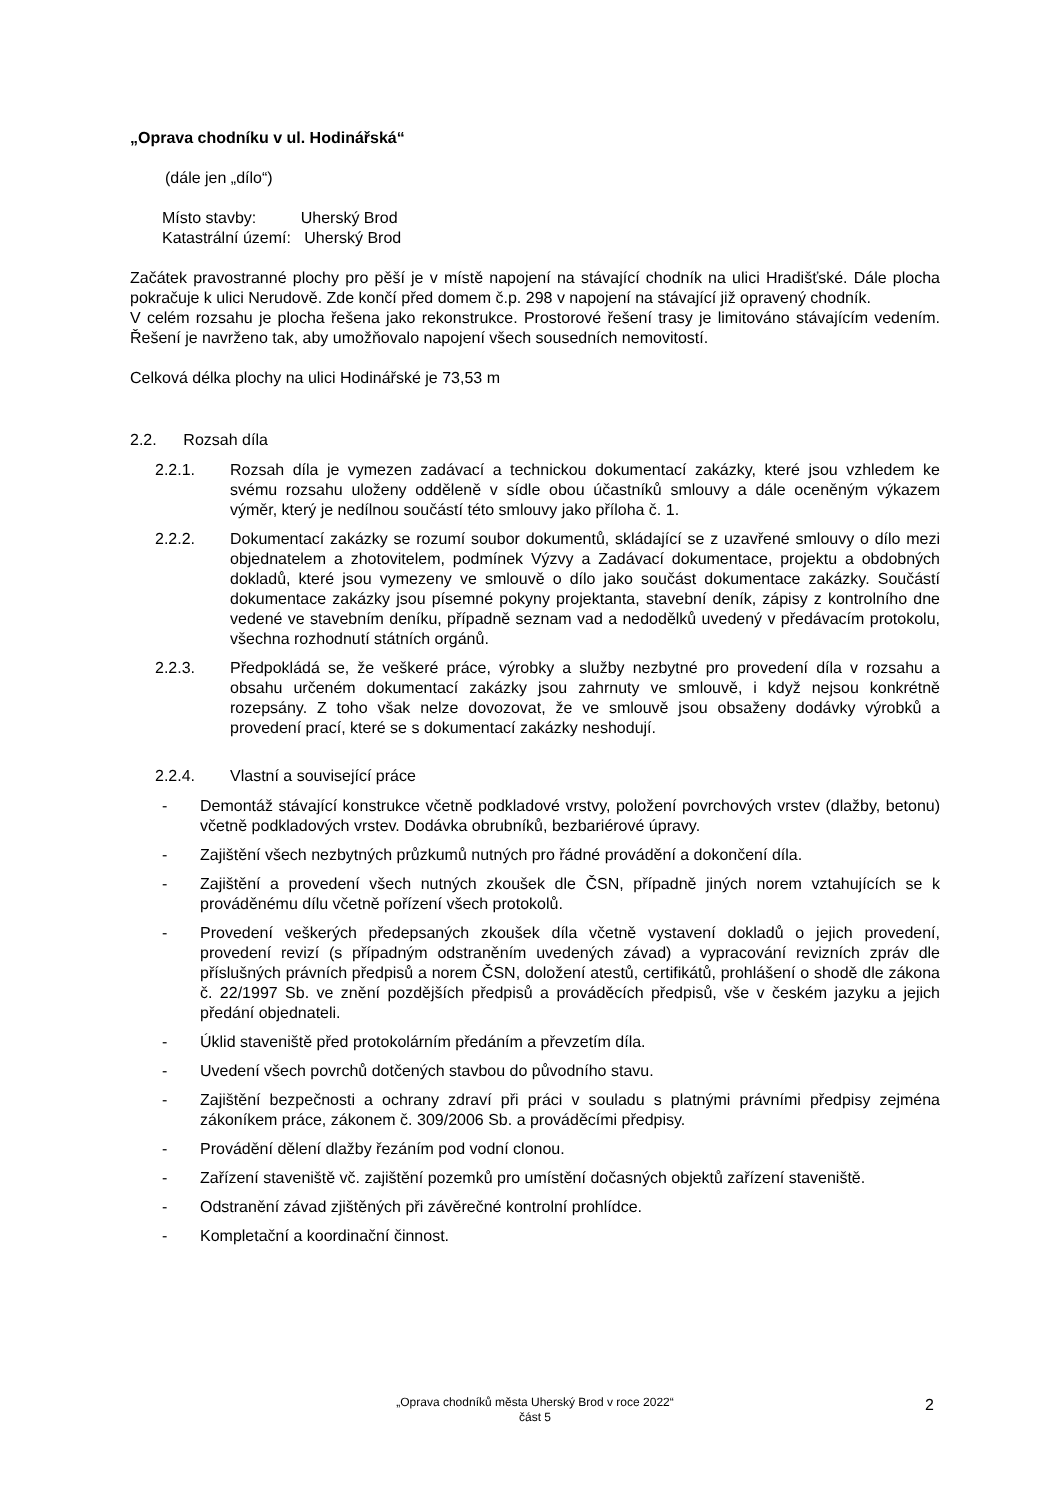„Oprava chodníku v ul. Hodinářská“
(dále jen „dílo“)
Místo stavby: Uherský Brod
Katastrální území: Uherský Brod
Začátek pravostranné plochy pro pěší je v místě napojení na stávající chodník na ulici Hradišťské. Dále plocha pokračuje k ulici Nerudově. Zde končí před domem č.p. 298 v napojení na stávající již opravený chodník.
V celém rozsahu je plocha řešena jako rekonstrukce. Prostorové řešení trasy je limitováno stávajícím vedením. Řešení je navrženo tak, aby umožňovalo napojení všech sousedních nemovitostí.
Celková délka plochy na ulici Hodinářské je 73,53 m
2.2. Rozsah díla
2.2.1. Rozsah díla je vymezen zadávací a technickou dokumentací zakázky, které jsou vzhledem ke svému rozsahu uloženy odděleně v sídle obou účastníků smlouvy a dále oceněným výkazem výměr, který je nedílnou součástí této smlouvy jako příloha č. 1.
2.2.2. Dokumentací zakázky se rozumí soubor dokumentů, skládající se z uzavřené smlouvy o dílo mezi objednatelem a zhotovitelem, podmínek Výzvy a Zadávací dokumentace, projektu a obdobných dokladů, které jsou vymezeny ve smlouvě o dílo jako součást dokumentace zakázky. Součástí dokumentace zakázky jsou písemné pokyny projektanta, stavební deník, zápisy z kontrolního dne vedené ve stavebním deníku, případně seznam vad a nedodělků uvedený v předávacím protokolu, všechna rozhodnutí státních orgánů.
2.2.3. Předpokládá se, že veškeré práce, výrobky a služby nezbytné pro provedení díla v rozsahu a obsahu určeném dokumentací zakázky jsou zahrnuty ve smlouvě, i když nejsou konkrétně rozepsány. Z toho však nelze dovozovat, že ve smlouvě jsou obsaženy dodávky výrobků a provedení prací, které se s dokumentací zakázky neshodují.
2.2.4. Vlastní a související práce
- Demontáž stávající konstrukce včetně podkladové vrstvy, položení povrchových vrstev (dlažby, betonu) včetně podkladových vrstev. Dodávka obrubníků, bezbariérové úpravy.
- Zajištění všech nezbytných průzkumů nutných pro řádné provádění a dokončení díla.
- Zajištění a provedení všech nutných zkoušek dle ČSN, případně jiných norem vztahujících se k prováděnému dílu včetně pořízení všech protokolů.
- Provedení veškerých předepsaných zkoušek díla včetně vystavení dokladů o jejich provedení, provedení revizí (s případným odstraněním uvedených závad) a vypracování revizních zpráv dle příslušných právních předpisů a norem ČSN, doložení atestů, certifikátů, prohlášení o shodě dle zákona č. 22/1997 Sb. ve znění pozdějších předpisů a prováděcích předpisů, vše v českém jazyku a jejich předání objednateli.
- Úklid staveniště před protokolárním předáním a převzetím díla.
- Uvedení všech povrchů dotčených stavbou do původního stavu.
- Zajištění bezpečnosti a ochrany zdraví při práci v souladu s platnými právními předpisy zejména zákoníkem práce, zákonem č. 309/2006 Sb. a prováděcími předpisy.
- Provádění dělení dlažby řezáním pod vodní clonou.
- Zařízení staveniště vč. zajištění pozemků pro umístění dočasných objektů zařízení staveniště.
- Odstranění závad zjištěných při závěrečné kontrolní prohlídce.
- Kompletační a koordinační činnost.
„Oprava chodníků města Uherský Brod v roce 2022“
část 5
2